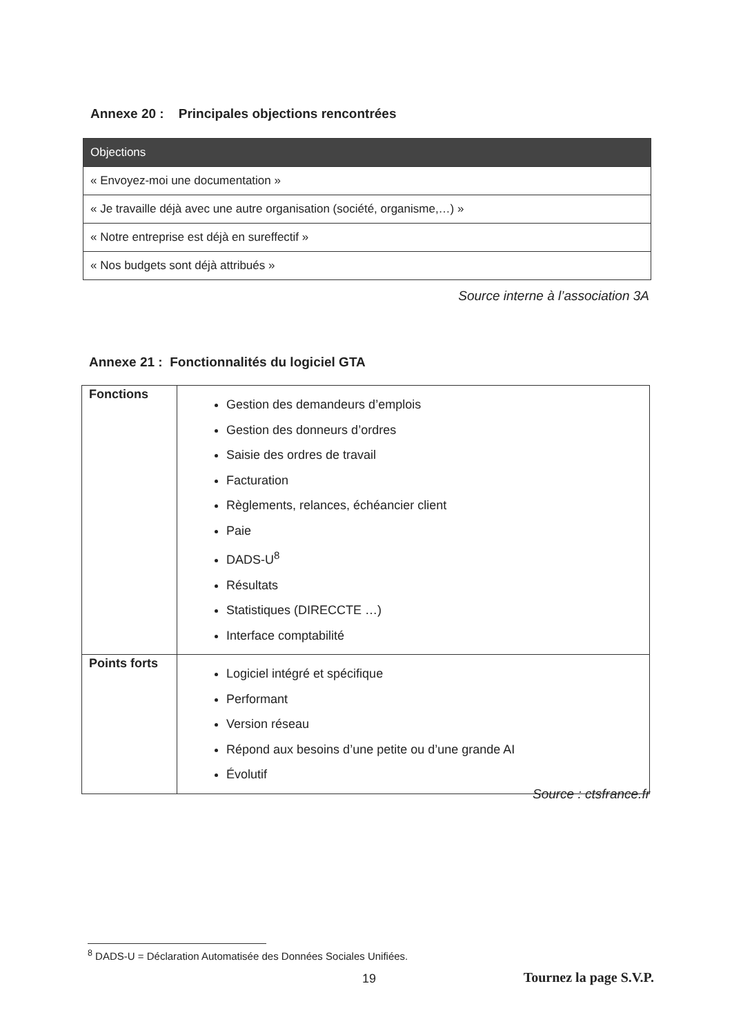Annexe 20 : Principales objections rencontrées
| Objections |
| --- |
| « Envoyez-moi une documentation » |
| « Je travaille déjà avec une autre organisation (société, organisme,…) » |
| « Notre entreprise est déjà en sureffectif » |
| « Nos budgets sont déjà attribués » |
Source interne à l’association 3A
Annexe 21 : Fonctionnalités du logiciel GTA
| Fonctions | Gestion des demandeurs d’emplois Gestion des donneurs d’ordres Saisie des ordres de travail Facturation Règlements, relances, échéancier client Paie DADS-U<sup>8</sup> Résultats Statistiques (DIRECCTE …) Interface comptabilité |
| Points forts | Logiciel intégré et spécifique Performant Version réseau Répond aux besoins d’une petite ou d’une grande AI Évolutif |
Source : ctsfrance.fr
<sup>8</sup> DADS-U = Déclaration Automatisée des Données Sociales Unifiées.
19 Tournez la page S.V.P.